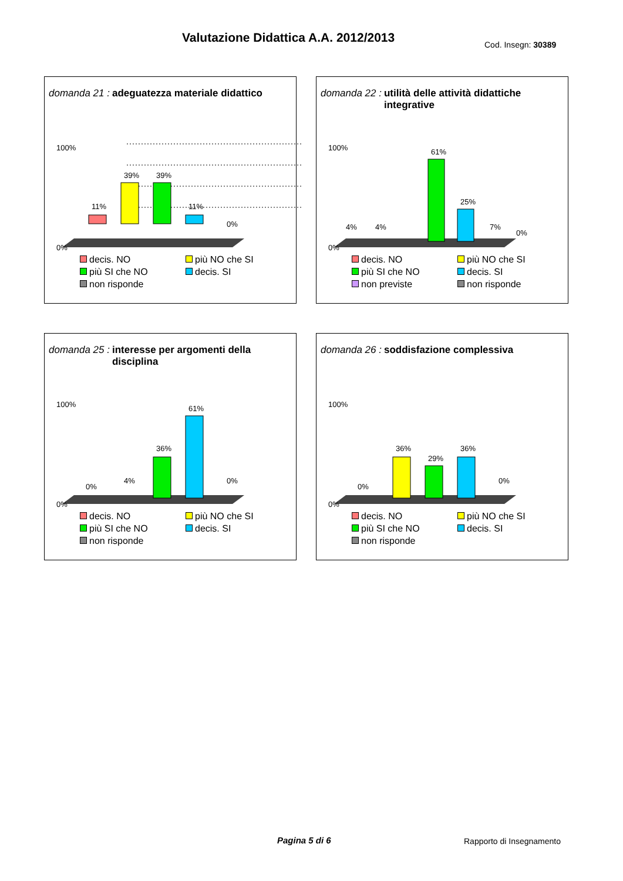Valutazione Didattica A.A. 2012/2013
Cod. Insegn: 30389
domanda 21 : adeguatezza materiale didattico
0%
100%
11%
39%
39%
11%
0%
decis. NO più NO che SI più SI che NO decis. SI non risponde
domanda 22 : utilità delle attività didattiche integrative
0%
100%
4%
4%
61%
25%
7%
0%
decis. NO più NO che SI più SI che NO decis. SI non previste non risponde
domanda 25 : interesse per argomenti della disciplina
0%
100%
0%
4%
36%
61%
0%
decis. NO più NO che SI più SI che NO decis. SI non risponde
domanda 26 : soddisfazione complessiva
0%
100%
0%
36%
29%
36%
0%
decis. NO più NO che SI più SI che NO decis. SI non risponde
Pagina 5 di 6 Rapporto di Insegnamento